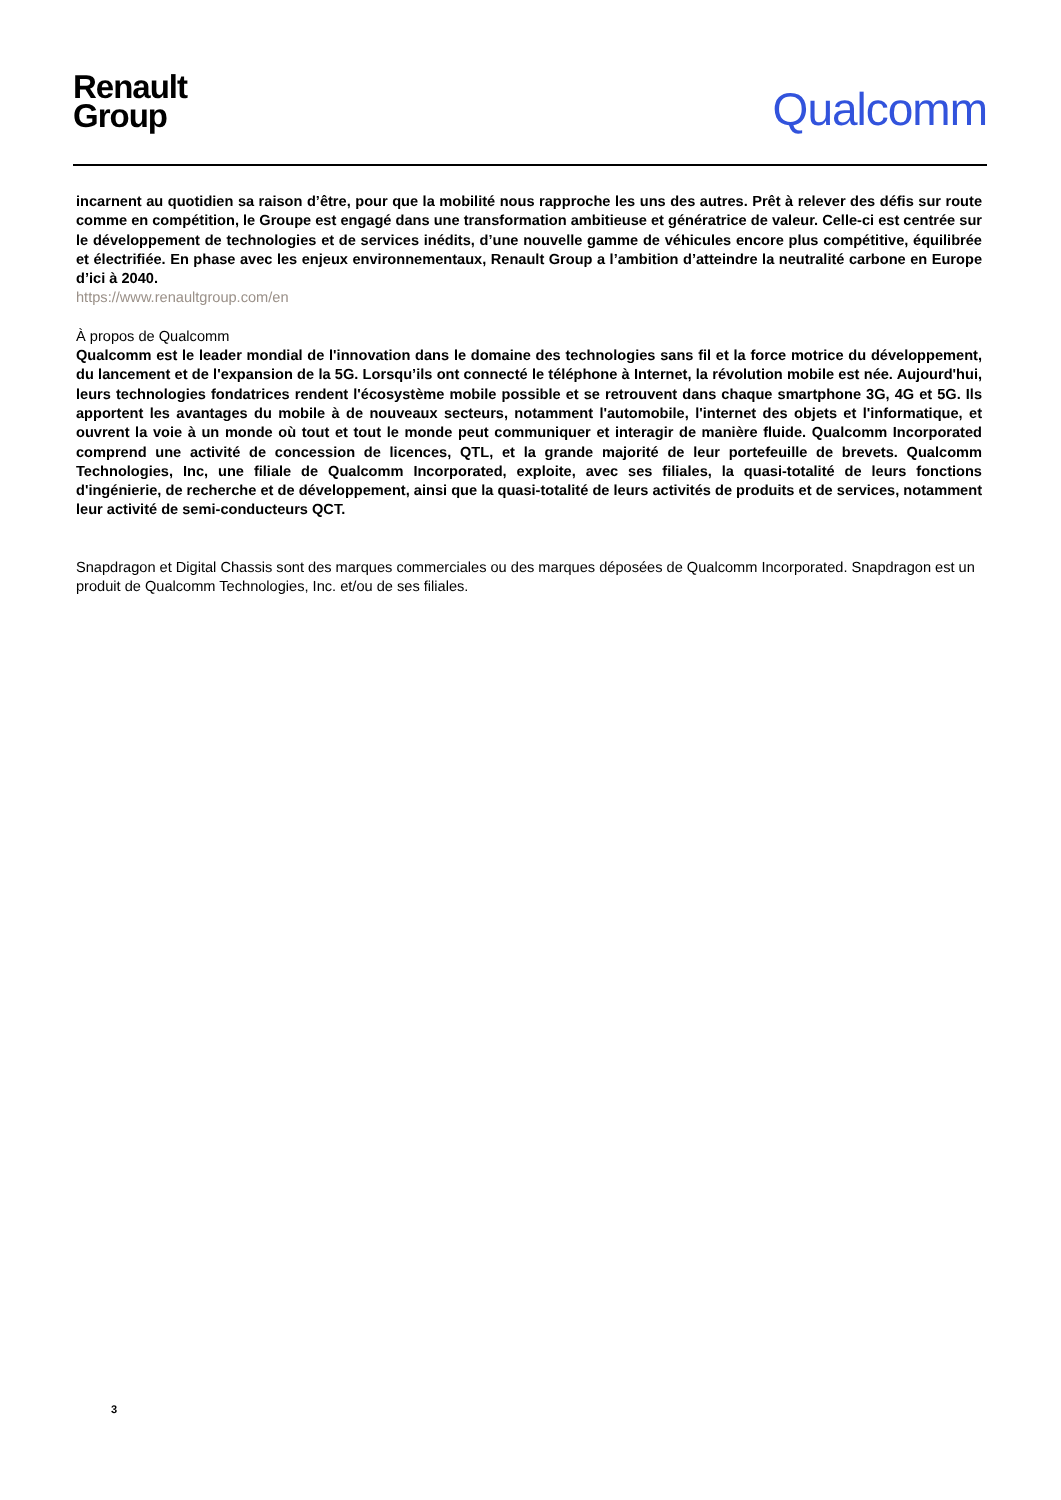Renault
Group
Qualcomm
incarnent au quotidien sa raison d’être, pour que la mobilité nous rapproche les uns des autres. Prêt à relever des défis sur route comme en compétition, le Groupe est engagé dans une transformation ambitieuse et génératrice de valeur. Celle-ci est centrée sur le développement de technologies et de services inédits, d’une nouvelle gamme de véhicules encore plus compétitive, équilibrée et électrifiée. En phase avec les enjeux environnementaux, Renault Group a l’ambition d’atteindre la neutralité carbone en Europe d’ici à 2040.
https://www.renaultgroup.com/en
À propos de Qualcomm
Qualcomm est le leader mondial de l'innovation dans le domaine des technologies sans fil et la force motrice du développement, du lancement et de l'expansion de la 5G. Lorsqu’ils ont connecté le téléphone à Internet, la révolution mobile est née. Aujourd'hui, leurs technologies fondatrices rendent l'écosystème mobile possible et se retrouvent dans chaque smartphone 3G, 4G et 5G. Ils apportent les avantages du mobile à de nouveaux secteurs, notamment l'automobile, l'internet des objets et l'informatique, et ouvrent la voie à un monde où tout et tout le monde peut communiquer et interagir de manière fluide. Qualcomm Incorporated comprend une activité de concession de licences, QTL, et la grande majorité de leur portefeuille de brevets. Qualcomm Technologies, Inc, une filiale de Qualcomm Incorporated, exploite, avec ses filiales, la quasi-totalité de leurs fonctions d'ingénierie, de recherche et de développement, ainsi que la quasi-totalité de leurs activités de produits et de services, notamment leur activité de semi-conducteurs QCT.
Snapdragon et Digital Chassis sont des marques commerciales ou des marques déposées de Qualcomm Incorporated. Snapdragon est un produit de Qualcomm Technologies, Inc. et/ou de ses filiales.
3